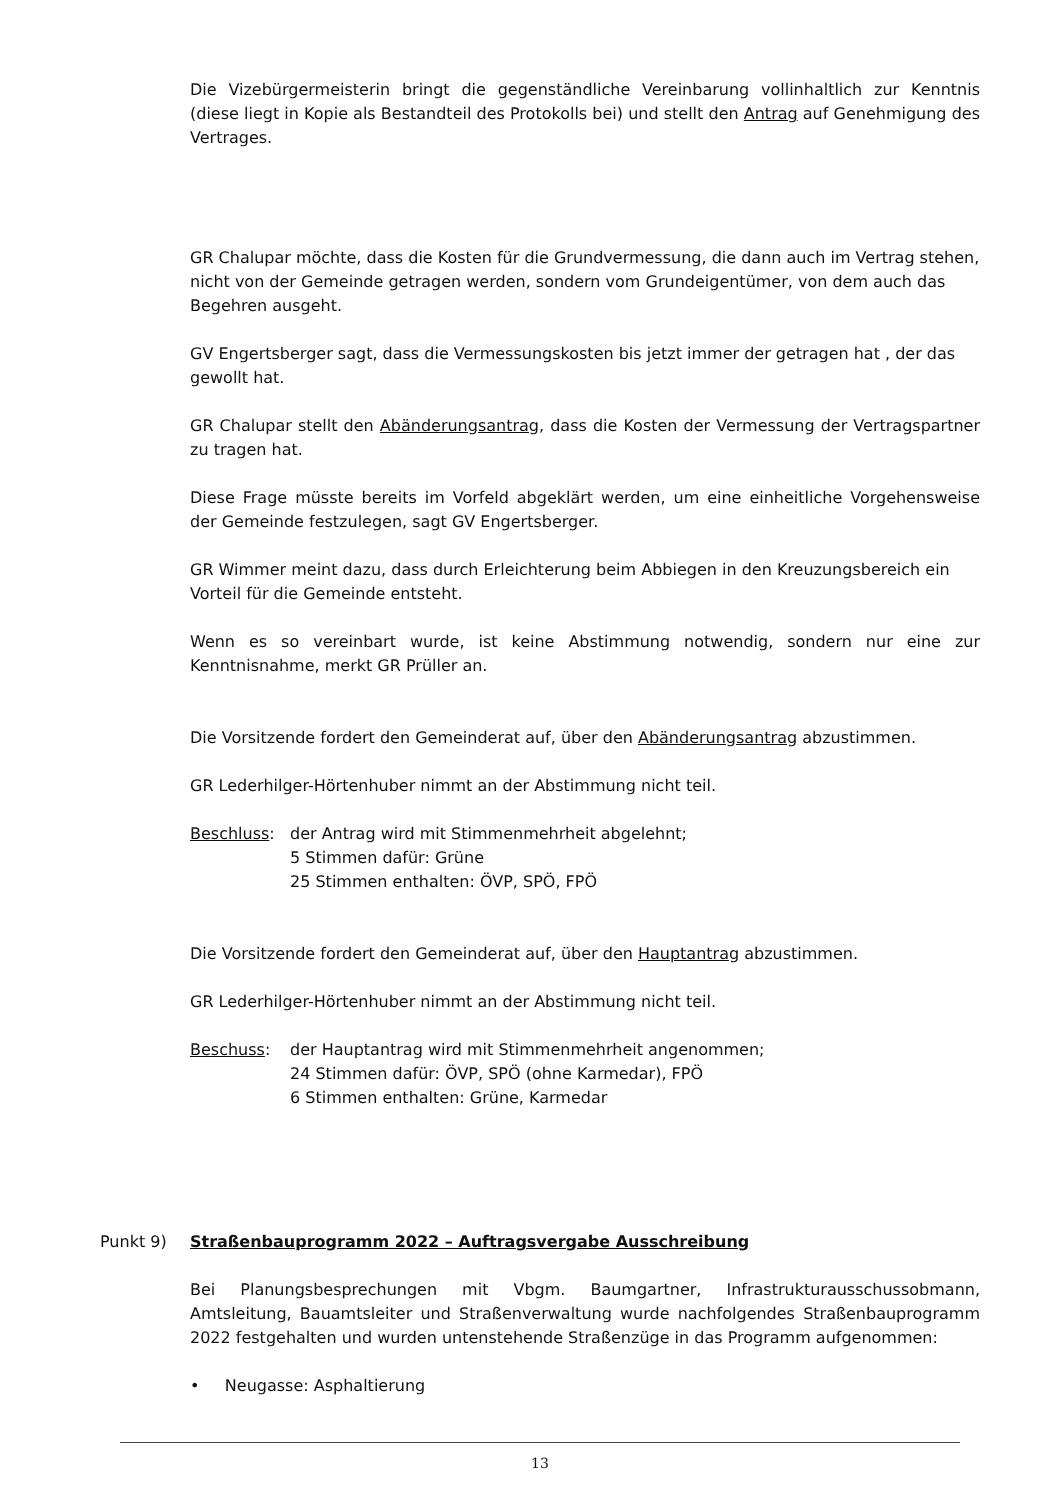Die Vizebürgermeisterin bringt die gegenständliche Vereinbarung vollinhaltlich zur Kenntnis (diese liegt in Kopie als Bestandteil des Protokolls bei) und stellt den Antrag auf Genehmigung des Vertrages.
GR Chalupar möchte, dass die Kosten für die Grundvermessung, die dann auch im Vertrag stehen, nicht von der Gemeinde getragen werden, sondern vom Grundeigentümer, von dem auch das Begehren ausgeht.
GV Engertsberger sagt, dass die Vermessungskosten bis jetzt immer der getragen hat , der das gewollt hat.
GR Chalupar stellt den Abänderungsantrag, dass die Kosten der Vermessung der Vertragspartner zu tragen hat.
Diese Frage müsste bereits im Vorfeld abgeklärt werden, um eine einheitliche Vorgehensweise der Gemeinde festzulegen, sagt GV Engertsberger.
GR Wimmer meint dazu, dass durch Erleichterung beim Abbiegen in den Kreuzungsbereich ein Vorteil für die Gemeinde entsteht.
Wenn es so vereinbart wurde, ist keine Abstimmung notwendig, sondern nur eine zur Kenntnisnahme, merkt GR Prüller an.
Die Vorsitzende fordert den Gemeinderat auf, über den Abänderungsantrag abzustimmen.
GR Lederhilger-Hörtenhuber nimmt an der Abstimmung nicht teil.
Beschluss: der Antrag wird mit Stimmenmehrheit abgelehnt;
5 Stimmen dafür: Grüne
25 Stimmen enthalten: ÖVP, SPÖ, FPÖ
Die Vorsitzende fordert den Gemeinderat auf, über den Hauptantrag abzustimmen.
GR Lederhilger-Hörtenhuber nimmt an der Abstimmung nicht teil.
Beschuss: der Hauptantrag wird mit Stimmenmehrheit angenommen;
24 Stimmen dafür: ÖVP, SPÖ (ohne Karmedar), FPÖ
6 Stimmen enthalten: Grüne, Karmedar
Punkt 9) Straßenbauprogramm 2022 – Auftragsvergabe Ausschreibung
Bei Planungsbesprechungen mit Vbgm. Baumgartner, Infrastrukturausschussobmann, Amtsleitung, Bauamtsleiter und Straßenverwaltung wurde nachfolgendes Straßenbauprogramm 2022 festgehalten und wurden untenstehende Straßenzüge in das Programm aufgenommen:
• Neugasse: Asphaltierung
13